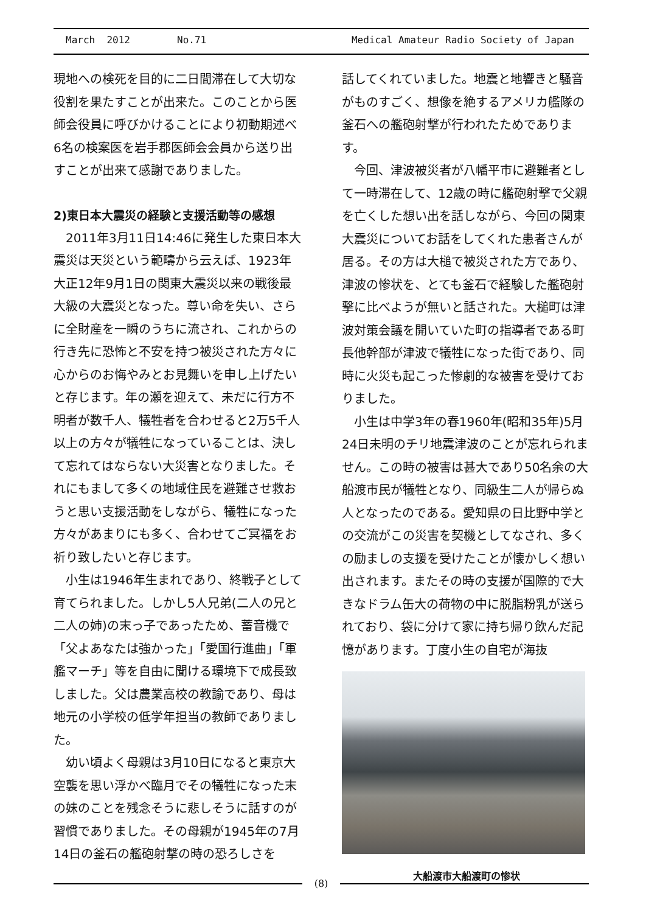March 2012 No.71 Medical Amateur Radio Society of Japan
現地への検死を目的に二日間滞在して大切な役割を果たすことが出来た。このことから医師会役員に呼びかけることにより初動期述べ6名の検案医を岩手郡医師会会員から送り出すことが出来て感謝でありました。
2)東日本大震災の経験と支援活動等の感想
2011年3月11日14:46に発生した東日本大震災は天災という範疇から云えば、1923年大正12年9月1日の関東大震災以来の戦後最大級の大震災となった。尊い命を失い、さらに全財産を一瞬のうちに流され、これからの行き先に恐怖と不安を持つ被災された方々に心からのお悔やみとお見舞いを申し上げたいと存じます。年の瀬を迎えて、未だに行方不明者が数千人、犠牲者を合わせると2万5千人以上の方々が犠牲になっていることは、決して忘れてはならない大災害となりました。それにもまして多くの地域住民を避難させ救おうと思い支援活動をしながら、犠牲になった方々があまりにも多く、合わせてご冥福をお祈り致したいと存じます。
小生は1946年生まれであり、終戦子として育てられました。しかし5人兄弟(二人の兄と二人の姉)の末っ子であったため、蓄音機で「父よあなたは強かった」「愛国行進曲」「軍艦マーチ」等を自由に聞ける環境下で成長致しました。父は農業高校の教諭であり、母は地元の小学校の低学年担当の教師でありました。
幼い頃よく母親は3月10日になると東京大空襲を思い浮かべ臨月でその犠牲になった末の妹のことを残念そうに悲しそうに話すのが習慣でありました。その母親が1945年の7月14日の釜石の艦砲射撃の時の恐ろしさを
話してくれていました。地震と地響きと騒音がものすごく、想像を絶するアメリカ艦隊の釜石への艦砲射撃が行われたためであります。
今回、津波被災者が八幡平市に避難者として一時滞在して、12歳の時に艦砲射撃で父親を亡くした想い出を話しながら、今回の関東大震災についてお話をしてくれた患者さんが居る。その方は大槌で被災された方であり、津波の惨状を、とても釜石で経験した艦砲射撃に比べようが無いと話された。大槌町は津波対策会議を開いていた町の指導者である町長他幹部が津波で犠牲になった街であり、同時に火災も起こった惨劇的な被害を受けておりました。
小生は中学3年の春1960年(昭和35年)5月24日未明のチリ地震津波のことが忘れられません。この時の被害は甚大であり50名余の大船渡市民が犠牲となり、同級生二人が帰らぬ人となったのである。愛知県の日比野中学との交流がこの災害を契機としてなされ、多くの励ましの支援を受けたことが懐かしく想い出されます。またその時の支援が国際的で大きなドラム缶大の荷物の中に脱脂粉乳が送られており、袋に分けて家に持ち帰り飲んだ記憶があります。丁度小生の自宅が海抜
大船渡市大船渡町の惨状
(8)